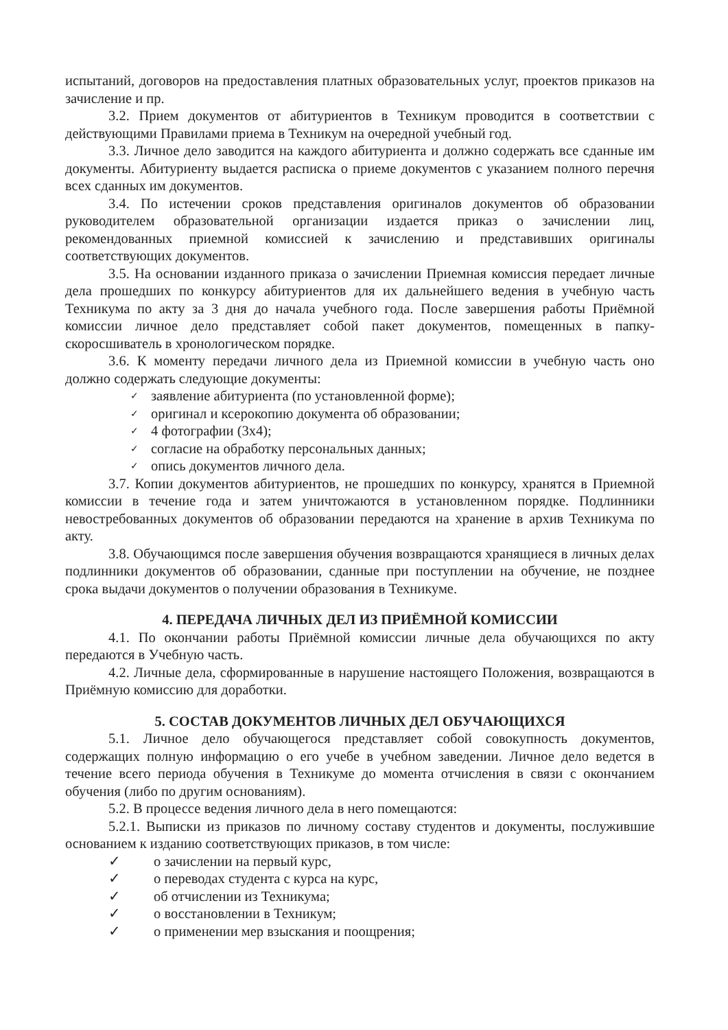испытаний, договоров на предоставления платных образовательных услуг, проектов приказов на зачисление и пр.
3.2. Прием документов от абитуриентов в Техникум проводится в соответствии с действующими Правилами приема в Техникум на очередной учебный год.
3.3. Личное дело заводится на каждого абитуриента и должно содержать все сданные им документы. Абитуриенту выдается расписка о приеме документов с указанием полного перечня всех сданных им документов.
3.4. По истечении сроков представления оригиналов документов об образовании руководителем образовательной организации издается приказ о зачислении лиц, рекомендованных приемной комиссией к зачислению и представивших оригиналы соответствующих документов.
3.5. На основании изданного приказа о зачислении Приемная комиссия передает личные дела прошедших по конкурсу абитуриентов для их дальнейшего ведения в учебную часть Техникума по акту за 3 дня до начала учебного года. После завершения работы Приёмной комиссии личное дело представляет собой пакет документов, помещенных в папку-скоросшиватель в хронологическом порядке.
3.6. К моменту передачи личного дела из Приемной комиссии в учебную часть оно должно содержать следующие документы:
✓ заявление абитуриента (по установленной форме);
✓ оригинал и ксерокопию документа об образовании;
✓ 4 фотографии (3х4);
✓ согласие на обработку персональных данных;
✓ опись документов личного дела.
3.7. Копии документов абитуриентов, не прошедших по конкурсу, хранятся в Приемной комиссии в течение года и затем уничтожаются в установленном порядке. Подлинники невостребованных документов об образовании передаются на хранение в архив Техникума по акту.
3.8. Обучающимся после завершения обучения возвращаются хранящиеся в личных делах подлинники документов об образовании, сданные при поступлении на обучение, не позднее срока выдачи документов о получении образования в Техникуме.
4. ПЕРЕДАЧА ЛИЧНЫХ ДЕЛ ИЗ ПРИЁМНОЙ КОМИССИИ
4.1. По окончании работы Приёмной комиссии личные дела обучающихся по акту передаются в Учебную часть.
4.2. Личные дела, сформированные в нарушение настоящего Положения, возвращаются в Приёмную комиссию для доработки.
5. СОСТАВ ДОКУМЕНТОВ ЛИЧНЫХ ДЕЛ ОБУЧАЮЩИХСЯ
5.1. Личное дело обучающегося представляет собой совокупность документов, содержащих полную информацию о его учебе в учебном заведении. Личное дело ведется в течение всего периода обучения в Техникуме до момента отчисления в связи с окончанием обучения (либо по другим основаниям).
5.2. В процессе ведения личного дела в него помещаются:
5.2.1. Выписки из приказов по личному составу студентов и документы, послужившие основанием к изданию соответствующих приказов, в том числе:
✓ о зачислении на первый курс,
✓ о переводах студента с курса на курс,
✓ об отчислении из Техникума;
✓ о восстановлении в Техникум;
✓ о применении мер взыскания и поощрения;